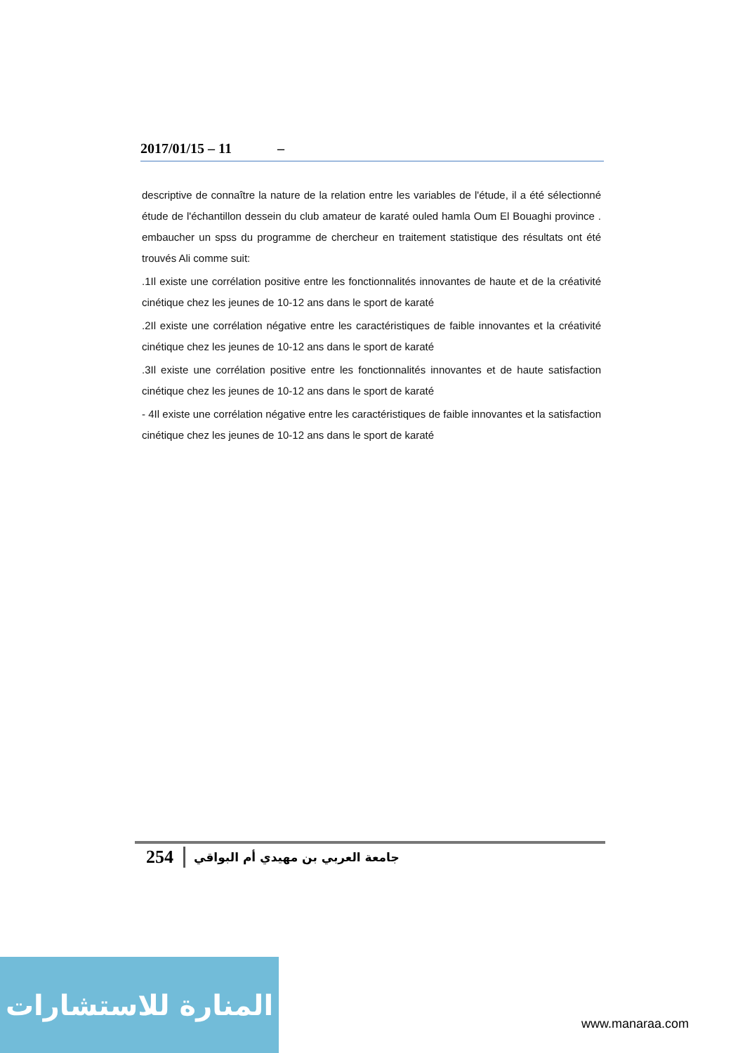2017/01/15 – 11 –
descriptive de connaître la nature de la relation entre les variables de l'étude, il a été sélectionné étude de l'échantillon dessein du club amateur de karaté ouled hamla Oum El Bouaghi province . embaucher un spss du programme de chercheur en traitement statistique des résultats ont été trouvés Ali comme suit:
.1Il existe une corrélation positive entre les fonctionnalités innovantes de haute et de la créativité cinétique chez les jeunes de 10-12 ans dans le sport de karaté
.2Il existe une corrélation négative entre les caractéristiques de faible innovantes et la créativité cinétique chez les jeunes de 10-12 ans dans le sport de karaté
.3Il existe une corrélation positive entre les fonctionnalités innovantes et de haute satisfaction cinétique chez les jeunes de 10-12 ans dans le sport de karaté
- 4Il existe une corrélation négative entre les caractéristiques de faible innovantes et la satisfaction cinétique chez les jeunes de 10-12 ans dans le sport de karaté
254 جامعة العربي بن مهيدي أم البواقي
المنارة للاستشارات
www.manaraa.com